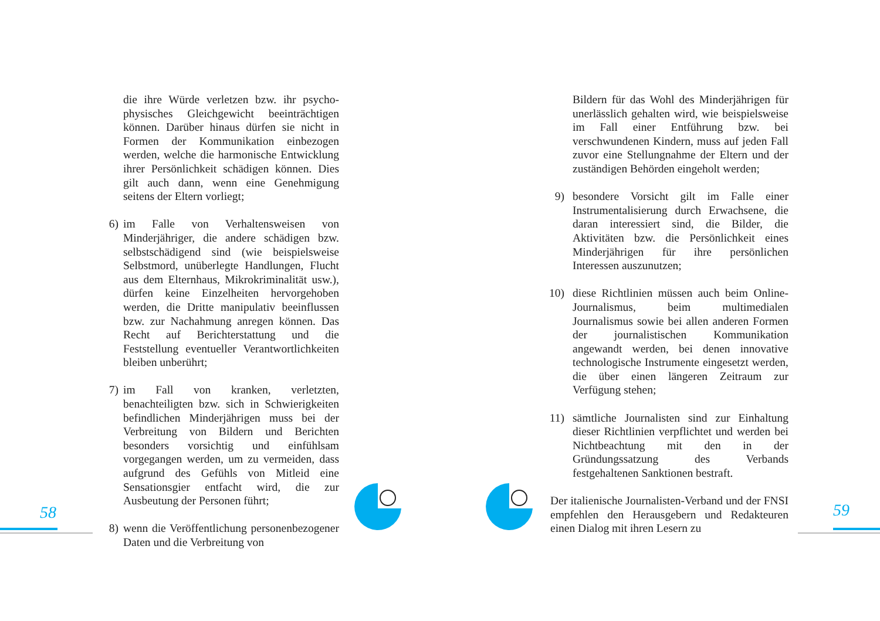die ihre Würde verletzen bzw. ihr psycho-physisches Gleichgewicht beeinträchtigen können. Darüber hinaus dürfen sie nicht in Formen der Kommunikation einbezogen werden, welche die harmonische Entwicklung ihrer Persönlichkeit schädigen können. Dies gilt auch dann, wenn eine Genehmigung seitens der Eltern vorliegt;
6)
im Falle von Verhaltensweisen von Minderjähriger, die andere schädigen bzw. selbstschädigend sind (wie beispielsweise Selbstmord, unüberlegte Handlungen, Flucht aus dem Elternhaus, Mikrokriminalität usw.), dürfen keine Einzelheiten hervorgehoben werden, die Dritte manipulativ beeinflussen bzw. zur Nachahmung anregen können. Das Recht auf Berichterstattung und die Feststellung eventueller Verantwortlichkeiten bleiben unberührt;
7)
im Fall von kranken, verletzten, benachteiligten bzw. sich in Schwierigkeiten befindlichen Minderjährigen muss bei der Verbreitung von Bildern und Berichten besonders vorsichtig und einfühlsam vorgegangen werden, um zu vermeiden, dass aufgrund des Gefühls von Mitleid eine Sensationsgier entfacht wird, die zur Ausbeutung der Personen führt;
8)
wenn die Veröffentlichung personenbezogener Daten und die Verbreitung von
Bildern für das Wohl des Minderjährigen für unerlässlich gehalten wird, wie beispielsweise im Fall einer Entführung bzw. bei verschwundenen Kindern, muss auf jeden Fall zuvor eine Stellungnahme der Eltern und der zuständigen Behörden eingeholt werden;
9)
besondere Vorsicht gilt im Falle einer Instrumentalisierung durch Erwachsene, die daran interessiert sind, die Bilder, die Aktivitäten bzw. die Persönlichkeit eines Minderjährigen für ihre persönlichen Interessen auszunutzen;
10)
diese Richtlinien müssen auch beim Online-Journalismus, beim multimedialen Journalismus sowie bei allen anderen Formen der journalistischen Kommunikation angewandt werden, bei denen innovative technologische Instrumente eingesetzt werden, die über einen längeren Zeitraum zur Verfügung stehen;
11)
sämtliche Journalisten sind zur Einhaltung dieser Richtlinien verpflichtet und werden bei Nichtbeachtung mit den in der Gründungssatzung des Verbands festgehaltenen Sanktionen bestraft.
Der italienische Journalisten-Verband und der FNSI empfehlen den Herausgebern und Redakteuren einen Dialog mit ihren Lesern zu
58 59